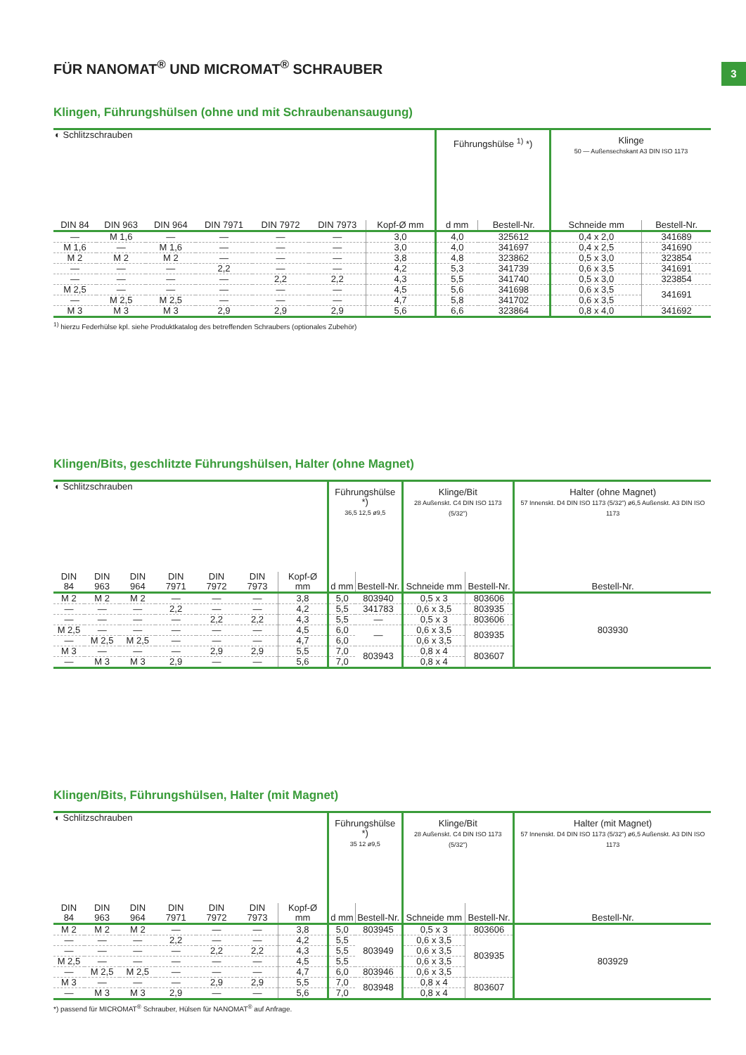3
FÜR NANOMAT<sup>®</sup> UND MICROMAT<sup>®</sup> SCHRAUBER
Klingen, Führungshülsen (ohne und mit Schraubenansaugung)
| ◐ Schlitzschrauben | | | | | | | Führungshülse <sup>1)</sup> *) | | Klinge 50 — Außensechskant A3 DIN ISO 1173 | |
| --- | --- | --- | --- | --- | --- | --- | --- | --- | --- | --- |
| DIN 84 | DIN 963 | DIN 964 | DIN 7971 | DIN 7972 | DIN 7973 | Kopf-Ø mm | d mm | Bestell-Nr. | Schneide mm | Bestell-Nr. |
| — | M 1,6 | — | — | — | — | 3,0 | 4,0 | 325612 | 0,4 x 2,0 | 341689 |
| M 1,6 | — | M 1,6 | — | — | — | 3,0 | 4,0 | 341697 | 0,4 x 2,5 | 341690 |
| M 2 | M 2 | M 2 | — | — | — | 3,8 | 4,8 | 323862 | 0,5 x 3,0 | 323854 |
| — | — | — | 2,2 | — | — | 4,2 | 5,3 | 341739 | 0,6 x 3,5 | 341691 |
| — | — | — | — | 2,2 | 2,2 | 4,3 | 5,5 | 341740 | 0,5 x 3,0 | 323854 |
| M 2,5 | — | — | — | — | — | 4,5 | 5,6 | 341698 | 0,6 x 3,5 | 341691 |
| — | M 2,5 | M 2,5 | — | — | — | 4,7 | 5,8 | 341702 | 0,6 x 3,5 | |
| M 3 | M 3 | M 3 | 2,9 | 2,9 | 2,9 | 5,6 | 6,6 | 323864 | 0,8 x 4,0 | 341692 |
<sup>1)</sup> hierzu Federhülse kpl. siehe Produktkatalog des betreffenden Schraubers (optionales Zubehör)
Klingen/Bits, geschlitzte Führungshülsen, Halter (ohne Magnet)
| ◐ Schlitzschrauben | | | | | | | Führungshülse *) 36,5 12,5 ø9,5 | | Klinge/Bit 28 Außenskt. C4 DIN ISO 1173 (5/32") | | Halter (ohne Magnet) 57 Innenskt. D4 DIN ISO 1173 (5/32") ø6,5 Außenskt. A3 DIN ISO 1173 |
| --- | --- | --- | --- | --- | --- | --- | --- | --- | --- | --- | --- |
| DIN 84 | DIN 963 | DIN 964 | DIN 7971 | DIN 7972 | DIN 7973 | Kopf-Ø mm | d mm | Bestell-Nr. | Schneide mm | Bestell-Nr. | Bestell-Nr. |
| M 2 | M 2 | M 2 | — | — | — | 3,8 | 5,0 | 803940 | 0,5 x 3 | 803606 | 803930 |
| — | — | — | 2,2 | — | — | 4,2 | 5,5 | 341783 | 0,6 x 3,5 | 803935 | |
| — | — | — | — | 2,2 | 2,2 | 4,3 | 5,5 | — | 0,5 x 3 | 803606 | |
| M 2,5 | — | — | — | — | — | 4,5 | 6,0 | — | 0,6 x 3,5 | 803935 | |
| — | M 2,5 | M 2,5 | — | — | — | 4,7 | 6,0 | | 0,6 x 3,5 | | |
| M 3 | — | — | — | 2,9 | 2,9 | 5,5 | 7,0 | 803943 | 0,8 x 4 | 803607 | |
| — | M 3 | M 3 | 2,9 | — | — | 5,6 | 7,0 | | 0,8 x 4 | | |
Klingen/Bits, Führungshülsen, Halter (mit Magnet)
| ◐ Schlitzschrauben | | | | | | | Führungshülse *) 35 12 ø9,5 | | Klinge/Bit 28 Außenskt. C4 DIN ISO 1173 (5/32") | | Halter (mit Magnet) 57 Innenskt. D4 DIN ISO 1173 (5/32") ø6,5 Außenskt. A3 DIN ISO 1173 |
| --- | --- | --- | --- | --- | --- | --- | --- | --- | --- | --- | --- |
| DIN 84 | DIN 963 | DIN 964 | DIN 7971 | DIN 7972 | DIN 7973 | Kopf-Ø mm | d mm | Bestell-Nr. | Schneide mm | Bestell-Nr. | Bestell-Nr. |
| M 2 | M 2 | M 2 | — | — | — | 3,8 | 5,0 | 803945 | 0,5 x 3 | 803606 | 803929 |
| — | — | — | 2,2 | — | — | 4,2 | 5,5 | 803949 | 0,6 x 3,5 | 803935 | |
| — | — | — | — | 2,2 | 2,2 | 4,3 | 5,5 | | 0,6 x 3,5 | | |
| M 2,5 | — | — | — | — | — | 4,5 | 5,5 | | 0,6 x 3,5 | | |
| — | M 2,5 | M 2,5 | — | — | — | 4,7 | 6,0 | 803946 | 0,6 x 3,5 | | |
| M 3 | — | — | — | 2,9 | 2,9 | 5,5 | 7,0 | 803948 | 0,8 x 4 | 803607 | |
| — | M 3 | M 3 | 2,9 | — | — | 5,6 | 7,0 | | 0,8 x 4 | | |
*) passend für MICROMAT<sup>®</sup> Schrauber, Hülsen für NANOMAT<sup>®</sup> auf Anfrage.